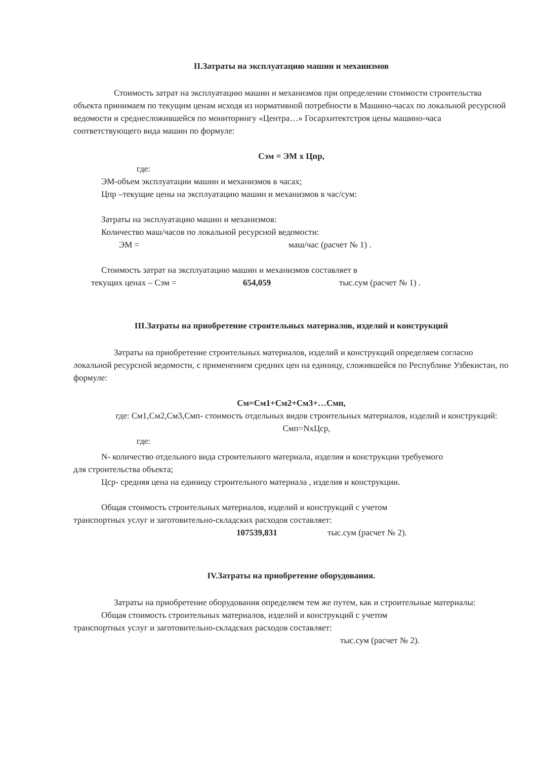II.Затраты на эксплуатацию машин и механизмов
Стоимость затрат на эксплуатацию машин и механизмов при определении стоимости строительства объекта принимаем по текущим ценам исходя из нормативной потребности в Машино-часах по локальной ресурсной ведомости и среднесложившейся по мониторингу «Центра…» Госархитектстроя цены машино-часа соответствующего вида машин по формуле:
Сэм = ЭМ х Цпр,
где:
ЭМ-объем эксплуатации машин и механизмов в часах;
Цпр –текущие цены на эксплуатацию машин и механизмов в час/сум:
Затраты на эксплуатацию машин и механизмов:
Количество маш/часов по локальной ресурсной ведомости:
ЭМ = маш/час (расчет № 1) .
Стоимость затрат на эксплуатацию машин и механизмов составляет в
текущих ценах – Сэм = 654,059 тыс.сум (расчет № 1) .
III.Затраты на приобретение строительных материалов, изделий и конструкций
Затраты на приобретение строительных материалов, изделий и конструкций определяем согласно локальной ресурсной ведомости, с применением средних цен на единицу, сложившейся по Республике Узбекистан, по формуле:
См=См1+См2+См3+…Смп,
где: См1,См2,См3,Смп- стоимость отдельных видов строительных материалов, изделий и конструкций: Смп=NхЦср,
где:
N- количество отдельного вида строительного материала, изделия и конструкции требуемого
для строительства объекта;
Цср- средняя цена на единицу строительного материала , изделия и конструкции.
Общая стоимость строительных материалов, изделий и конструкций с учетом
транспортных услуг и заготовительно-складских расходов составляет:
107539,831 тыс.сум (расчет № 2).
IV.Затраты на приобретение оборудования.
Затраты на приобретение оборудования определяем тем же путем, как и строительные материалы:
Общая стоимость строительных материалов, изделий и конструкций с учетом
транспортных услуг и заготовительно-складских расходов составляет:
тыс.сум (расчет № 2).